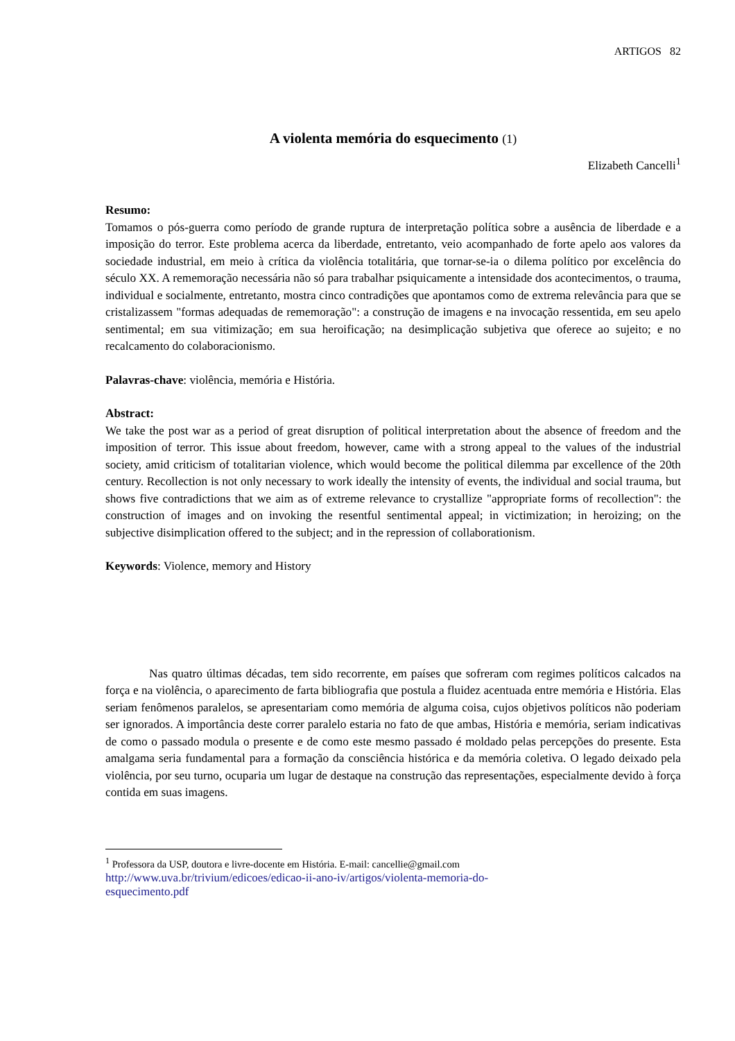ARTIGOS 82
A violenta memória do esquecimento (1)
Elizabeth Cancelli<sup>1</sup>
Resumo:
Tomamos o pós-guerra como período de grande ruptura de interpretação política sobre a ausência de liberdade e a imposição do terror. Este problema acerca da liberdade, entretanto, veio acompanhado de forte apelo aos valores da sociedade industrial, em meio à crítica da violência totalitária, que tornar-se-ia o dilema político por excelência do século XX. A rememoração necessária não só para trabalhar psiquicamente a intensidade dos acontecimentos, o trauma, individual e socialmente, entretanto, mostra cinco contradições que apontamos como de extrema relevância para que se cristalizassem "formas adequadas de rememoração": a construção de imagens e na invocação ressentida, em seu apelo sentimental; em sua vitimização; em sua heroificação; na desimplicação subjetiva que oferece ao sujeito; e no recalcamento do colaboracionismo.
Palavras-chave: violência, memória e História.
Abstract:
We take the post war as a period of great disruption of political interpretation about the absence of freedom and the imposition of terror. This issue about freedom, however, came with a strong appeal to the values of the industrial society, amid criticism of totalitarian violence, which would become the political dilemma par excellence of the 20th century. Recollection is not only necessary to work ideally the intensity of events, the individual and social trauma, but shows five contradictions that we aim as of extreme relevance to crystallize "appropriate forms of recollection": the construction of images and on invoking the resentful sentimental appeal; in victimization; in heroizing; on the subjective disimplication offered to the subject; and in the repression of collaborationism.
Keywords: Violence, memory and History
Nas quatro últimas décadas, tem sido recorrente, em países que sofreram com regimes políticos calcados na força e na violência, o aparecimento de farta bibliografia que postula a fluidez acentuada entre memória e História. Elas seriam fenômenos paralelos, se apresentariam como memória de alguma coisa, cujos objetivos políticos não poderiam ser ignorados. A importância deste correr paralelo estaria no fato de que ambas, História e memória, seriam indicativas de como o passado modula o presente e de como este mesmo passado é moldado pelas percepções do presente. Esta amalgama seria fundamental para a formação da consciência histórica e da memória coletiva. O legado deixado pela violência, por seu turno, ocuparia um lugar de destaque na construção das representações, especialmente devido à força contida em suas imagens.
<sup>1</sup> Professora da USP, doutora e livre-docente em História. E-mail: cancellie@gmail.com
http://www.uva.br/trivium/edicoes/edicao-ii-ano-iv/artigos/violenta-memoria-do-
esquecimento.pdf